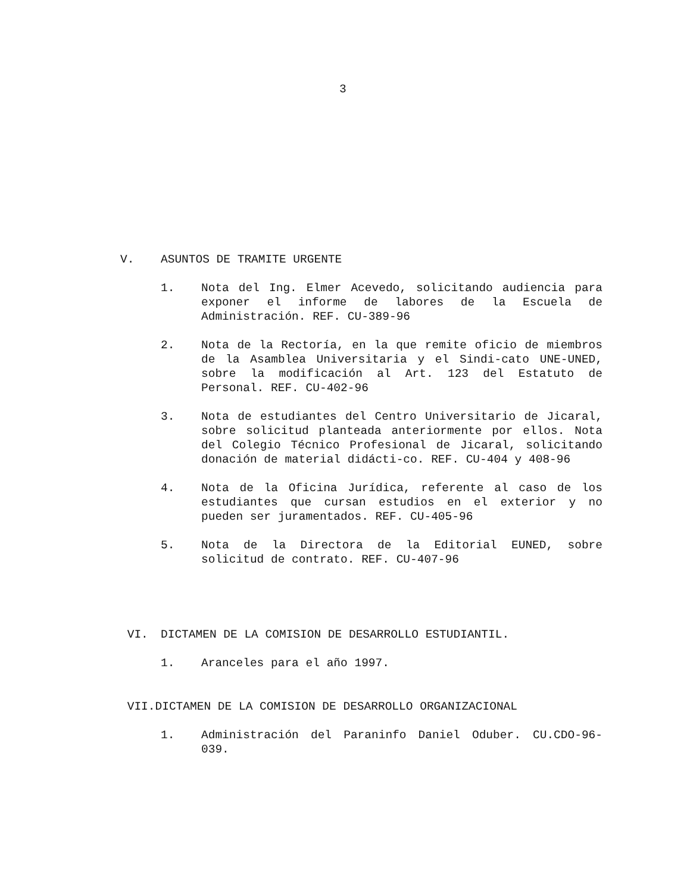3
V. ASUNTOS DE TRAMITE URGENTE
1. Nota del Ing. Elmer Acevedo, solicitando audiencia para exponer el informe de labores de la Escuela de Administración. REF. CU-389-96
2. Nota de la Rectoría, en la que remite oficio de miembros de la Asamblea Universitaria y el Sindi-cato UNE-UNED, sobre la modificación al Art. 123 del Estatuto de Personal. REF. CU-402-96
3. Nota de estudiantes del Centro Universitario de Jicaral, sobre solicitud planteada anteriormente por ellos. Nota del Colegio Técnico Profesional de Jicaral, solicitando donación de material didácti-co. REF. CU-404 y 408-96
4. Nota de la Oficina Jurídica, referente al caso de los estudiantes que cursan estudios en el exterior y no pueden ser juramentados. REF. CU-405-96
5. Nota de la Directora de la Editorial EUNED, sobre solicitud de contrato. REF. CU-407-96
VI. DICTAMEN DE LA COMISION DE DESARROLLO ESTUDIANTIL.
1. Aranceles para el año 1997.
VII.DICTAMEN DE LA COMISION DE DESARROLLO ORGANIZACIONAL
1. Administración del Paraninfo Daniel Oduber. CU.CDO-96-039.